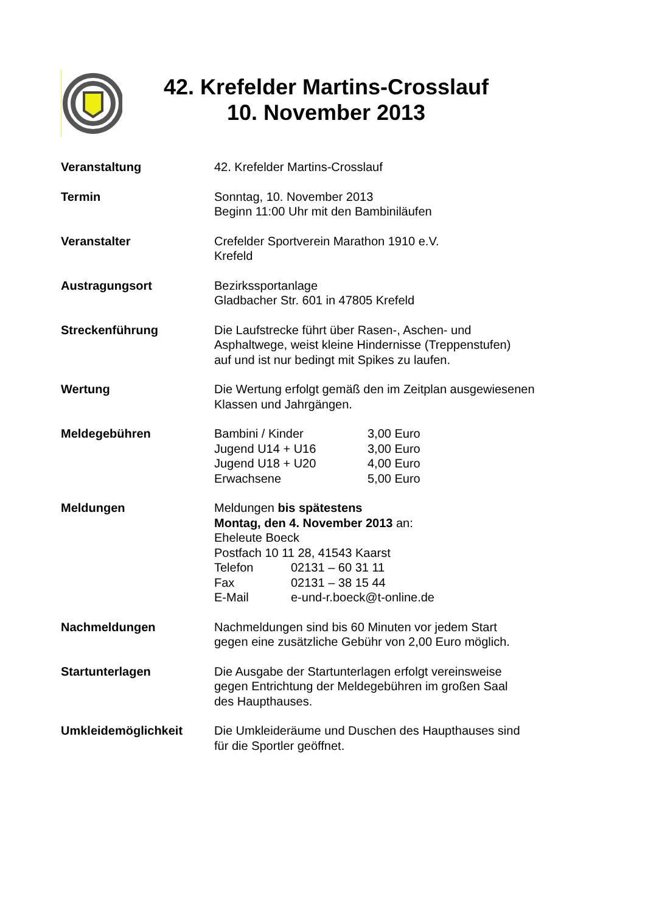42. Krefelder Martins-Crosslauf
10. November 2013
| Veranstaltung | 42. Krefelder Martins-Crosslauf |
| Termin | Sonntag, 10. November 2013 Beginn 11:00 Uhr mit den Bambiniläufen |
| Veranstalter | Crefelder Sportverein Marathon 1910 e.V. Krefeld |
| Austragungsort | Bezirkssportanlage Gladbacher Str. 601 in 47805 Krefeld |
| Streckenführung | Die Laufstrecke führt über Rasen-, Aschen- und Asphaltwege, weist kleine Hindernisse (Treppenstufen) auf und ist nur bedingt mit Spikes zu laufen. |
| Wertung | Die Wertung erfolgt gemäß den im Zeitplan ausgewiesenen Klassen und Jahrgängen. |
| Meldegebühren | / Bambini / Kinder / 3,00 Euro / / Jugend U14 + U16 / 3,00 Euro / / Jugend U18 + U20 / 4,00 Euro / / Erwachsene / 5,00 Euro / |
| Meldungen | Meldungen bis spätestens Montag, den 4. November 2013 an: Eheleute Boeck Postfach 10 11 28, 41543 Kaarst / Telefon / 02131 – 60 31 11 / / Fax / 02131 – 38 15 44 / / E-Mail / e-und-r.boeck@t-online.de / |
| Nachmeldungen | Nachmeldungen sind bis 60 Minuten vor jedem Start gegen eine zusätzliche Gebühr von 2,00 Euro möglich. |
| Startunterlagen | Die Ausgabe der Startunterlagen erfolgt vereinsweise gegen Entrichtung der Meldegebühren im großen Saal des Haupthauses. |
| Umkleidemöglichkeit | Die Umkleideräume und Duschen des Haupthauses sind für die Sportler geöffnet. |